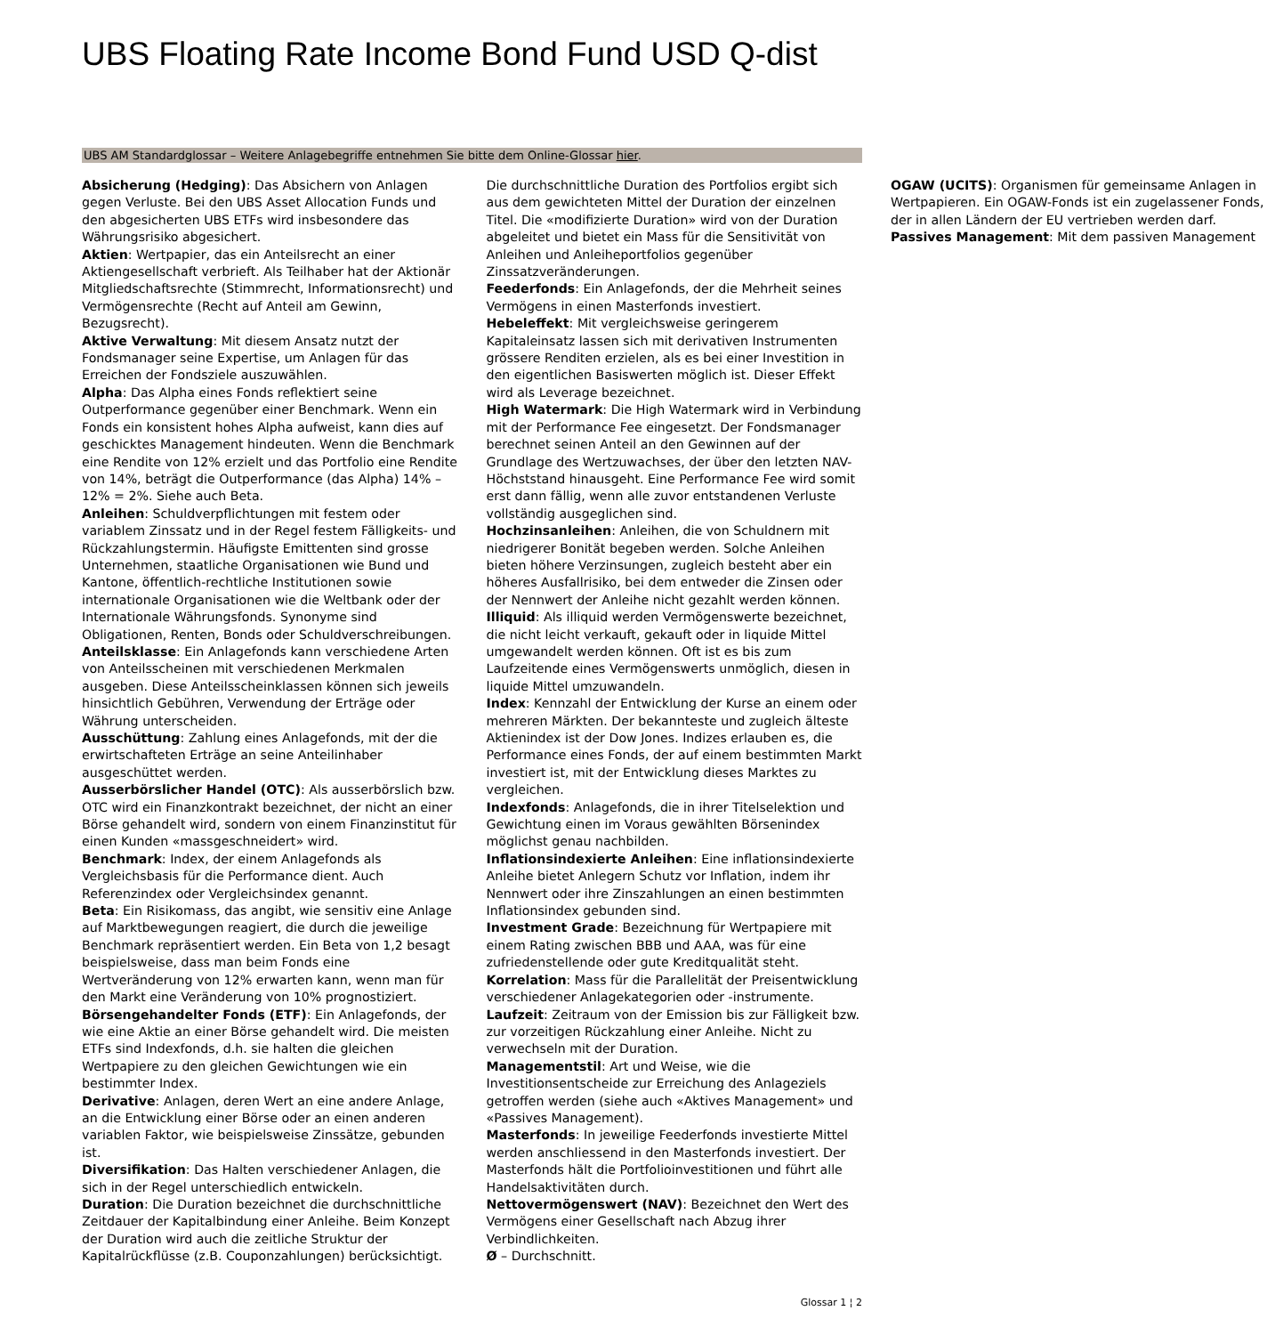UBS Floating Rate Income Bond Fund USD Q-dist
UBS AM Standardglossar – Weitere Anlagebegriffe entnehmen Sie bitte dem Online-Glossar hier.
Absicherung (Hedging): Das Absichern von Anlagen gegen Verluste. Bei den UBS Asset Allocation Funds und den abgesicherten UBS ETFs wird insbesondere das Währungsrisiko abgesichert.
Aktien: Wertpapier, das ein Anteilsrecht an einer Aktiengesellschaft verbrieft. Als Teilhaber hat der Aktionär Mitgliedschaftsrechte (Stimmrecht, Informationsrecht) und Vermögensrechte (Recht auf Anteil am Gewinn, Bezugsrecht).
Aktive Verwaltung: Mit diesem Ansatz nutzt der Fondsmanager seine Expertise, um Anlagen für das Erreichen der Fondsziele auszuwählen.
Alpha: Das Alpha eines Fonds reflektiert seine Outperformance gegenüber einer Benchmark. Wenn ein Fonds ein konsistent hohes Alpha aufweist, kann dies auf geschicktes Management hindeuten. Wenn die Benchmark eine Rendite von 12% erzielt und das Portfolio eine Rendite von 14%, beträgt die Outperformance (das Alpha) 14% – 12% = 2%. Siehe auch Beta.
Anleihen: Schuldverpflichtungen mit festem oder variablem Zinssatz und in der Regel festem Fälligkeits- und Rückzahlungstermin. Häufigste Emittenten sind grosse Unternehmen, staatliche Organisationen wie Bund und Kantone, öffentlich-rechtliche Institutionen sowie internationale Organisationen wie die Weltbank oder der Internationale Währungsfonds. Synonyme sind Obligationen, Renten, Bonds oder Schuldverschreibungen.
Anteilsklasse: Ein Anlagefonds kann verschiedene Arten von Anteilsscheinen mit verschiedenen Merkmalen ausgeben. Diese Anteilsscheinklassen können sich jeweils hinsichtlich Gebühren, Verwendung der Erträge oder Währung unterscheiden.
Ausschüttung: Zahlung eines Anlagefonds, mit der die erwirtschafteten Erträge an seine Anteilinhaber ausgeschüttet werden.
Ausserbörslicher Handel (OTC): Als ausserbörslich bzw. OTC wird ein Finanzkontrakt bezeichnet, der nicht an einer Börse gehandelt wird, sondern von einem Finanzinstitut für einen Kunden «massgeschneidert» wird.
Benchmark: Index, der einem Anlagefonds als Vergleichsbasis für die Performance dient. Auch Referenzindex oder Vergleichsindex genannt.
Beta: Ein Risikomass, das angibt, wie sensitiv eine Anlage auf Marktbewegungen reagiert, die durch die jeweilige Benchmark repräsentiert werden. Ein Beta von 1,2 besagt beispielsweise, dass man beim Fonds eine Wertveränderung von 12% erwarten kann, wenn man für den Markt eine Veränderung von 10% prognostiziert.
Börsengehandelter Fonds (ETF): Ein Anlagefonds, der wie eine Aktie an einer Börse gehandelt wird. Die meisten ETFs sind Indexfonds, d.h. sie halten die gleichen Wertpapiere zu den gleichen Gewichtungen wie ein bestimmter Index.
Derivative: Anlagen, deren Wert an eine andere Anlage, an die Entwicklung einer Börse oder an einen anderen variablen Faktor, wie beispielsweise Zinssätze, gebunden ist.
Diversifikation: Das Halten verschiedener Anlagen, die sich in der Regel unterschiedlich entwickeln.
Duration: Die Duration bezeichnet die durchschnittliche Zeitdauer der Kapitalbindung einer Anleihe. Beim Konzept der Duration wird auch die zeitliche Struktur der Kapitalrückflüsse (z.B. Couponzahlungen) berücksichtigt. Die durchschnittliche Duration des Portfolios ergibt sich aus dem gewichteten Mittel der Duration der einzelnen Titel. Die «modifizierte Duration» wird von der Duration abgeleitet und bietet ein Mass für die Sensitivität von Anleihen und Anleiheportfolios gegenüber Zinssatzveränderungen.
Feederfonds: Ein Anlagefonds, der die Mehrheit seines Vermögens in einen Masterfonds investiert.
Hebeleffekt: Mit vergleichsweise geringerem Kapitaleinsatz lassen sich mit derivativen Instrumenten grössere Renditen erzielen, als es bei einer Investition in den eigentlichen Basiswerten möglich ist. Dieser Effekt wird als Leverage bezeichnet.
High Watermark: Die High Watermark wird in Verbindung mit der Performance Fee eingesetzt. Der Fondsmanager berechnet seinen Anteil an den Gewinnen auf der Grundlage des Wertzuwachses, der über den letzten NAV-Höchststand hinausgeht. Eine Performance Fee wird somit erst dann fällig, wenn alle zuvor entstandenen Verluste vollständig ausgeglichen sind.
Hochzinsanleihen: Anleihen, die von Schuldnern mit niedrigerer Bonität begeben werden. Solche Anleihen bieten höhere Verzinsungen, zugleich besteht aber ein höheres Ausfallrisiko, bei dem entweder die Zinsen oder der Nennwert der Anleihe nicht gezahlt werden können.
Illiquid: Als illiquid werden Vermögenswerte bezeichnet, die nicht leicht verkauft, gekauft oder in liquide Mittel umgewandelt werden können. Oft ist es bis zum Laufzeitende eines Vermögenswerts unmöglich, diesen in liquide Mittel umzuwandeln.
Index: Kennzahl der Entwicklung der Kurse an einem oder mehreren Märkten. Der bekannteste und zugleich älteste Aktienindex ist der Dow Jones. Indizes erlauben es, die Performance eines Fonds, der auf einem bestimmten Markt investiert ist, mit der Entwicklung dieses Marktes zu vergleichen.
Indexfonds: Anlagefonds, die in ihrer Titelselektion und Gewichtung einen im Voraus gewählten Börsenindex möglichst genau nachbilden.
Inflationsindexierte Anleihen: Eine inflationsindexierte Anleihe bietet Anlegern Schutz vor Inflation, indem ihr Nennwert oder ihre Zinszahlungen an einen bestimmten Inflationsindex gebunden sind.
Investment Grade: Bezeichnung für Wertpapiere mit einem Rating zwischen BBB und AAA, was für eine zufriedenstellende oder gute Kreditqualität steht.
Korrelation: Mass für die Parallelität der Preisentwicklung verschiedener Anlagekategorien oder -instrumente.
Laufzeit: Zeitraum von der Emission bis zur Fälligkeit bzw. zur vorzeitigen Rückzahlung einer Anleihe. Nicht zu verwechseln mit der Duration.
Managementstil: Art und Weise, wie die Investitionsentscheide zur Erreichung des Anlageziels getroffen werden (siehe auch «Aktives Management» und «Passives Management).
Masterfonds: In jeweilige Feederfonds investierte Mittel werden anschliessend in den Masterfonds investiert. Der Masterfonds hält die Portfolioinvestitionen und führt alle Handelsaktivitäten durch.
Nettovermögenswert (NAV): Bezeichnet den Wert des Vermögens einer Gesellschaft nach Abzug ihrer Verbindlichkeiten.
Ø – Durchschnitt.
OGAW (UCITS): Organismen für gemeinsame Anlagen in Wertpapieren. Ein OGAW-Fonds ist ein zugelassener Fonds, der in allen Ländern der EU vertrieben werden darf.
Passives Management: Mit dem passiven Management
Glossar 1 ¦ 2